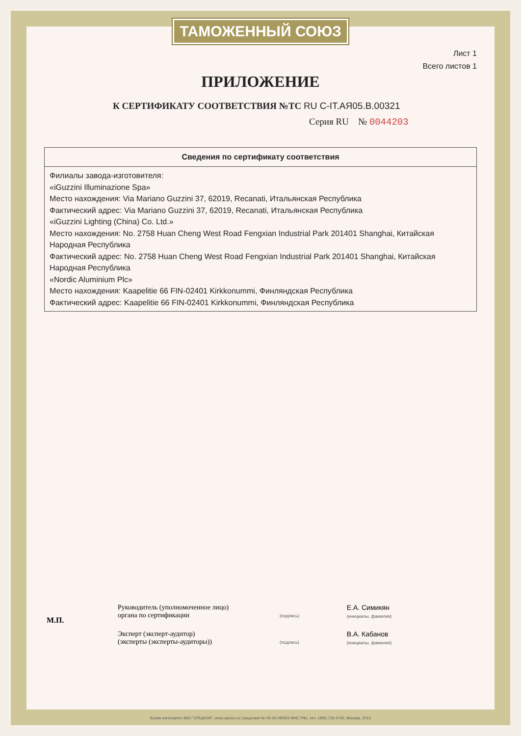ТАМОЖЕННЫЙ СОЮЗ
Лист 1
Всего листов 1
ПРИЛОЖЕНИЕ
К СЕРТИФИКАТУ СООТВЕТСТВИЯ №ТС RU С-IT.АЯ05.В.00321
Серия RU № 0044203
| Сведения по сертификату соответствия |
| --- |
| Филиалы завода-изготовителя: «iGuzzini Illuminazione Spa» Место нахождения: Via Mariano Guzzini 37, 62019, Recanati, Итальянская Республика Фактический адрес: Via Mariano Guzzini 37, 62019, Recanati, Итальянская Республика «iGuzzini Lighting (China) Co. Ltd.» Место нахождения: No. 2758 Huan Cheng West Road Fengxian Industrial Park 201401 Shanghai, Китайская Народная Республика Фактический адрес: No. 2758 Huan Cheng West Road Fengxian Industrial Park 201401 Shanghai, Китайская Народная Республика «Nordic Aluminium Plc» Место нахождения: Kaapelitie 66 FIN-02401 Kirkkonummi, Финляндская Республика Фактический адрес: Kaapelitie 66 FIN-02401 Kirkkonummi, Финляндская Республика |
М.П.
Руководитель (уполномоченное лицо) органа по сертификации
(подпись)
Е.А. Симикян
(инициалы, фамилия)
Эксперт (эксперт-аудитор)
(эксперты (эксперты-аудиторы))
(подпись)
В.А. Кабанов
(инициалы, фамилия)
Бланк изготовлен ЗАО "ОПЦИОН", www.opcion.ru (лицензия № 05-05-09/003 ФНС РФ), тел. (495) 726 4742, Москва, 2013